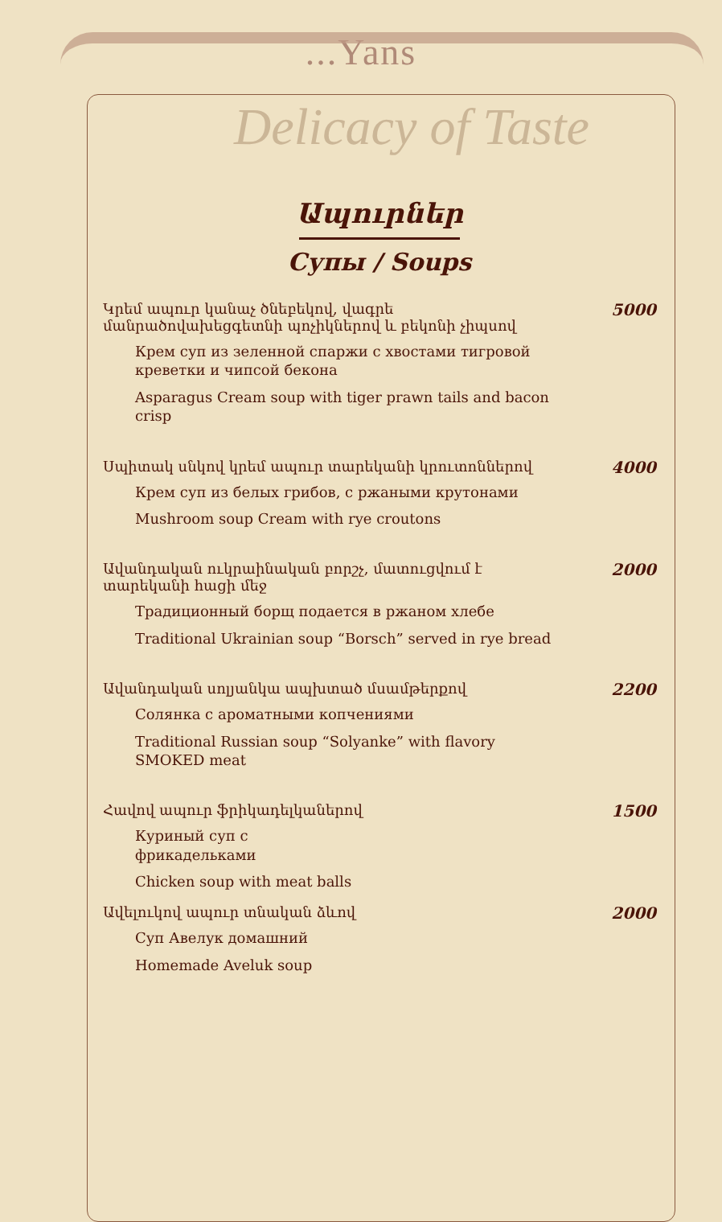...Yans
Delicacy of Taste
Ապուրներ
Супы / Soups
Կրեմ ապուր կանաչ ծնեբեկով, վագրե մանրածովախեցգետնի պոչիկներով և բեկոնի չիպսով
Крем суп из зеленной спаржи с хвостами тигровой креветки и чипсой бекона
Asparagus Cream soup with tiger prawn tails and bacon crisp
5000
Սպիտակ սնկով կրեմ ապուր տարեկանի կրուտոններով
Крем суп из белых грибов, с ржаными крутонами
Mushroom soup Cream with rye croutons
4000
Ավանդական ուկրաինական բորշչ, մատուցվում է տարեկանի հացի մեջ
Традиционный борщ подается в ржаном хлебе
Traditional Ukrainian soup “Borsch” served in rye bread
2000
Ավանդական սոլյանկա ապխտած մսամթերքով
Солянка с ароматными копчениями
Traditional Russian soup “Solyanke” with flavory SMOKED meat
2200
Հավով ապուր ֆրիկադելկաներով
Куриный суп с
фрикадельками
Chicken soup with meat balls
1500
Ավելուկով ապուր տնական ձևով
Суп Авелук домашний
Homemade Aveluk soup
2000